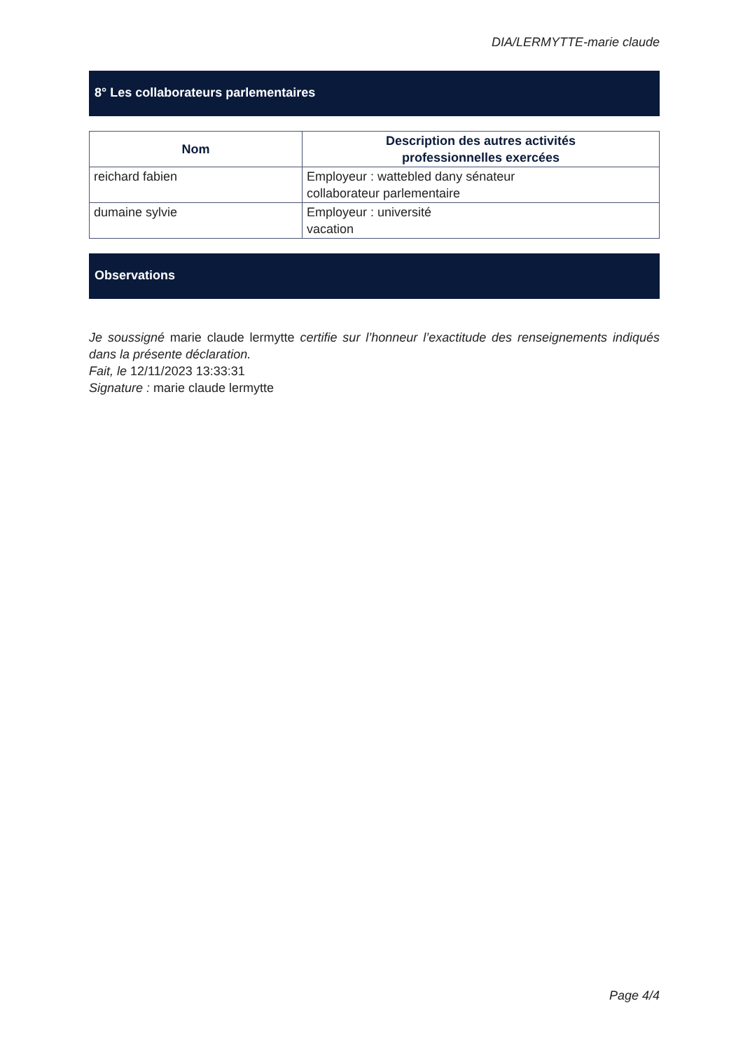DIA/LERMYTTE-marie claude
8° Les collaborateurs parlementaires
| Nom | Description des autres activités professionnelles exercées |
| --- | --- |
| reichard fabien | Employeur : wattebled dany sénateur collaborateur parlementaire |
| dumaine sylvie | Employeur : université vacation |
Observations
Je soussigné marie claude lermytte certifie sur l’honneur l’exactitude des renseignements indiqués dans la présente déclaration.
Fait, le 12/11/2023 13:33:31
Signature : marie claude lermytte
Page 4/4